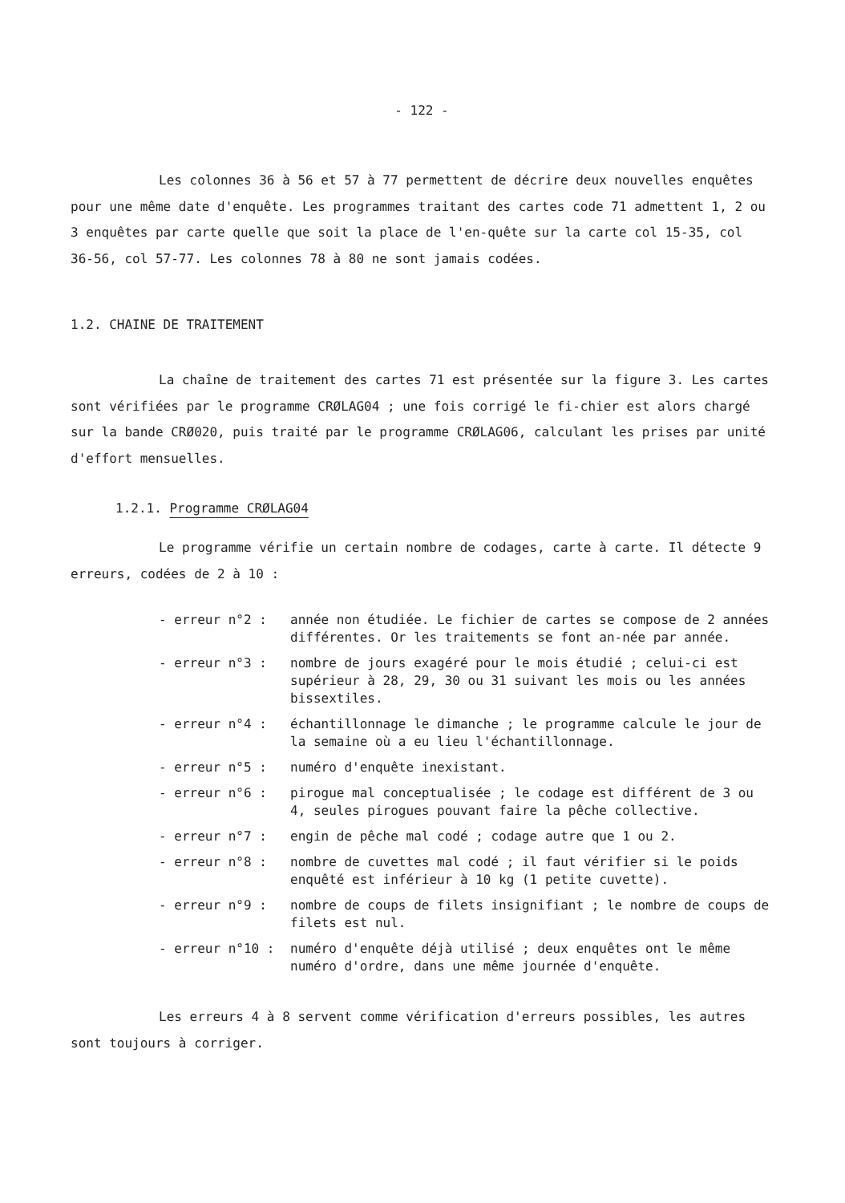- 122 -
Les colonnes 36 à 56 et 57 à 77 permettent de décrire deux nouvelles enquêtes pour une même date d'enquête. Les programmes traitant des cartes code 71 admettent 1, 2 ou 3 enquêtes par carte quelle que soit la place de l'en-quête sur la carte col 15-35, col 36-56, col 57-77. Les colonnes 78 à 80 ne sont jamais codées.
1.2. CHAINE DE TRAITEMENT
La chaîne de traitement des cartes 71 est présentée sur la figure 3. Les cartes sont vérifiées par le programme CRØLAG04 ; une fois corrigé le fi-chier est alors chargé sur la bande CRØ020, puis traité par le programme CRØLAG06, calculant les prises par unité d'effort mensuelles.
1.2.1. Programme CRØLAG04
Le programme vérifie un certain nombre de codages, carte à carte. Il détecte 9 erreurs, codées de 2 à 10 :
- erreur n°2 : année non étudiée. Le fichier de cartes se compose de 2 années différentes. Or les traitements se font an-née par année.
- erreur n°3 : nombre de jours exagéré pour le mois étudié ; celui-ci est supérieur à 28, 29, 30 ou 31 suivant les mois ou les années bissextiles.
- erreur n°4 : échantillonnage le dimanche ; le programme calcule le jour de la semaine où a eu lieu l'échantillonnage.
- erreur n°5 : numéro d'enquête inexistant.
- erreur n°6 : pirogue mal conceptualisée ; le codage est différent de 3 ou 4, seules pirogues pouvant faire la pêche collective.
- erreur n°7 : engin de pêche mal codé ; codage autre que 1 ou 2.
- erreur n°8 : nombre de cuvettes mal codé ; il faut vérifier si le poids enquêté est inférieur à 10 kg (1 petite cuvette).
- erreur n°9 : nombre de coups de filets insignifiant ; le nombre de coups de filets est nul.
- erreur n°10 : numéro d'enquête déjà utilisé ; deux enquêtes ont le même numéro d'ordre, dans une même journée d'enquête.
Les erreurs 4 à 8 servent comme vérification d'erreurs possibles, les autres sont toujours à corriger.